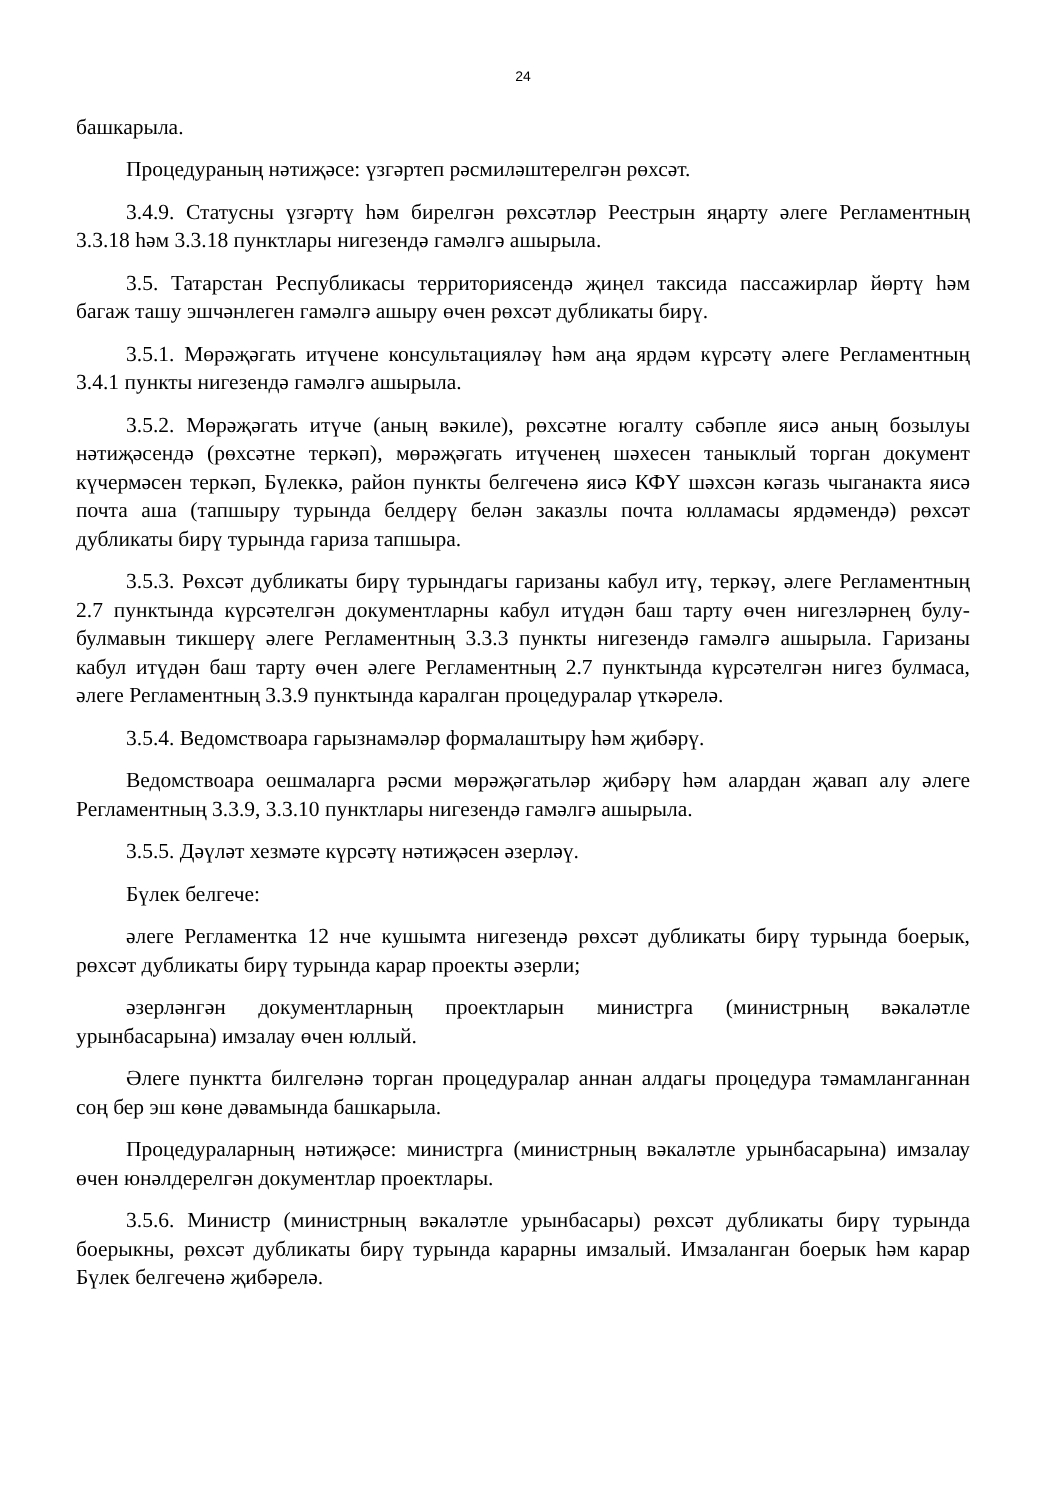24
башкарыла.
Процедураның нәтиҗәсе: үзгәртеп рәсмиләштерелгән рөхсәт.
3.4.9. Статусны үзгәртү һәм бирелгән рөхсәтләр Реестрын яңарту әлеге Регламентның 3.3.18 һәм 3.3.18 пунктлары нигезендә гамәлгә ашырыла.
3.5. Татарстан Республикасы территориясендә җиңел таксида пассажирлар йөртү һәм багаж ташу эшчәнлеген гамәлгә ашыру өчен рөхсәт дубликаты бирү.
3.5.1. Мөрәҗәгать итүчене консультацияләү һәм аңа ярдәм күрсәтү әлеге Регламентның 3.4.1 пункты нигезендә гамәлгә ашырыла.
3.5.2. Мөрәҗәгать итүче (аның вәкиле), рөхсәтне югалту сәбәпле яисә аның бозылуы нәтиҗәсендә (рөхсәтне теркәп), мөрәҗәгать итүченең шәхесен таныклый торган документ күчермәсен теркәп, Бүлеккә, район пункты белгеченә яисә КФҮ шәхсән кәгазь чыганакта яисә почта аша (тапшыру турында белдерү белән заказлы почта юлламасы ярдәмендә) рөхсәт дубликаты бирү турында гариза тапшыра.
3.5.3. Рөхсәт дубликаты бирү турындагы гаризаны кабул итү, теркәү, әлеге Регламентның 2.7 пунктында күрсәтелгән документларны кабул итүдән баш тарту өчен нигезләрнең булу-булмавын тикшерү әлеге Регламентның 3.3.3 пункты нигезендә гамәлгә ашырыла. Гаризаны кабул итүдән баш тарту өчен әлеге Регламентның 2.7 пунктында күрсәтелгән нигез булмаса, әлеге Регламентның 3.3.9 пунктында каралган процедуралар үткәрелә.
3.5.4. Ведомствоара гарызнамәләр формалаштыру һәм җибәрү.
Ведомствоара оешмаларга рәсми мөрәҗәгатьләр җибәрү һәм алардан җавап алу әлеге Регламентның 3.3.9, 3.3.10 пунктлары нигезендә гамәлгә ашырыла.
3.5.5. Дәүләт хезмәте күрсәтү нәтиҗәсен әзерләү.
Бүлек белгече:
әлеге Регламентка 12 нче кушымта нигезендә рөхсәт дубликаты бирү турында боерык, рөхсәт дубликаты бирү турында карар проекты әзерли;
әзерләнгән документларның проектларын министрга (министрның вәкаләтле урынбасарына) имзалау өчен юллый.
Әлеге пунктта билгеләнә торган процедуралар аннан алдагы процедура тәмамланганнан соң бер эш көне дәвамында башкарыла.
Процедураларның нәтиҗәсе: министрга (министрның вәкаләтле урынбасарына) имзалау өчен юнәлдерелгән документлар проектлары.
3.5.6. Министр (министрның вәкаләтле урынбасары) рөхсәт дубликаты бирү турында боерыкны, рөхсәт дубликаты бирү турында карарны имзалый. Имзаланган боерык һәм карар Бүлек белгеченә җибәрелә.